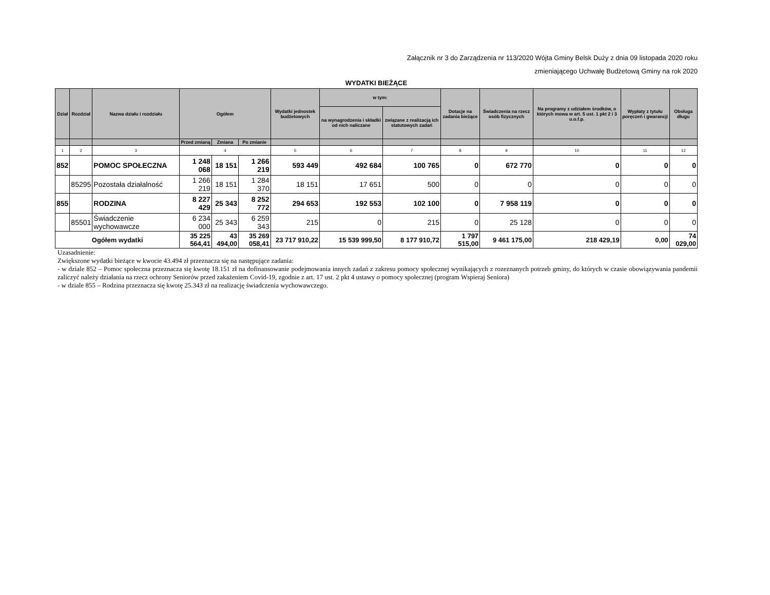Załącznik nr 3 do Zarządzenia nr 113/2020 Wójta Gminy Belsk Duży z dnia 09 listopada 2020 roku
zmieniającego Uchwałę Budżetową Gminy na rok 2020
WYDATKI BIEŻĄCE
| Dział | Rozdział | Nazwa działu i rozdziału | Ogółem | | | Wydatki jednostek budżetowych | w tym: | | Dotacje na zadania bieżące | Świadczenia na rzecz osób fizycznych | Na programy z udziałem środków, o których mowa w art. 5 ust. 1 pkt 2 i 3 u.o.f.p. | Wypłaty z tytułu poręczeń i gwarancji | Obsługa długu |
| --- | --- | --- | --- | --- | --- | --- | --- | --- | --- | --- | --- | --- | --- |
| | | | | | | | na wynagrodzenia i składki od nich naliczane | związane z realizacją ich statutowych zadań | | | | | |
| | | | Przed zmianą | Zmiana | Po zmianie | | | | | | | | |
| 1 | 2 | 3 | 4 | | | 5 | 6 | 7 | 8 | 9 | 10 | 11 | 12 |
| 852 | | POMOC SPOŁECZNA | 1 248 068 | 18 151 | 1 266 219 | 593 449 | 492 684 | 100 765 | 0 | 672 770 | 0 | 0 | 0 |
| | 85295 | Pozostała działalność | 1 266 219 | 18 151 | 1 284 370 | 18 151 | 17 651 | 500 | 0 | 0 | 0 | 0 | 0 |
| 855 | | RODZINA | 8 227 429 | 25 343 | 8 252 772 | 294 653 | 192 553 | 102 100 | 0 | 7 958 119 | 0 | 0 | 0 |
| | 85501 | Świadczenie wychowawcze | 6 234 000 | 25 343 | 6 259 343 | 215 | 0 | 215 | 0 | 25 128 | 0 | 0 | 0 |
| Ogółem wydatki | | | 35 225 564,41 | 43 494,00 | 35 269 058,41 | 23 717 910,22 | 15 539 999,50 | 8 177 910,72 | 1 797 515,00 | 9 461 175,00 | 218 429,19 | 0,00 | 74 029,00 |
Uzasadnienie:
Zwiększone wydatki bieżące w kwocie 43.494 zł przeznacza się na następujące zadania:
- w dziale 852 – Pomoc społeczna przeznacza się kwotę 18.151 zł na dofinansowanie podejmowania innych zadań z zakresu pomocy społecznej wynikających z rozeznanych potrzeb gminy, do których w czasie obowiązywania pandemii zaliczyć należy działania na rzecz ochrony Seniorów przed zakażeniem Covid-19, zgodnie z art. 17 ust. 2 pkt 4 ustawy o pomocy społecznej (program Wspieraj Seniora)
- w dziale 855 – Rodzina przeznacza się kwotę 25.343 zł na realizację świadczenia wychowawczego.